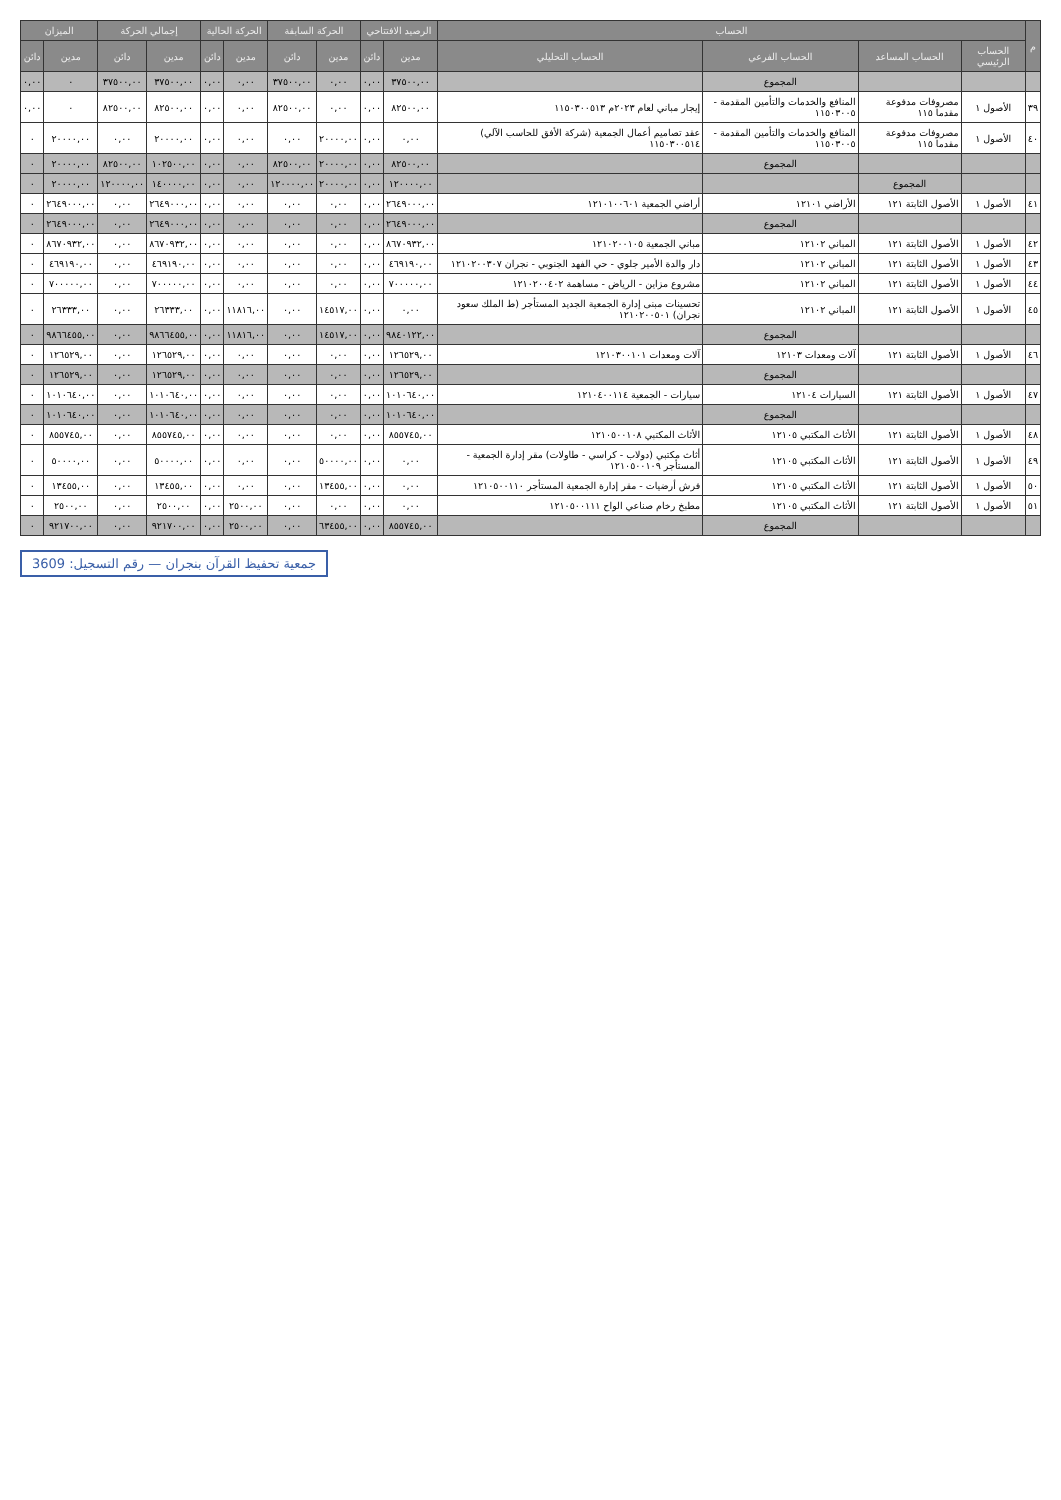| م | الحساب | | | | الرصيد الافتتاحي | | الحركة السابقة | | الحركة الحالية | | إجمالي الحركة | | الميزان | |
| --- | --- | --- | --- | --- | --- | --- | --- | --- | --- | --- | --- | --- | --- | --- |
| | الحساب الرئيسي | الحساب المساعد | الحساب الفرعي | الحساب التحليلي | مدين | دائن | مدين | دائن | مدين | دائن | مدين | دائن | مدين | دائن |
| | | | المجموع | | ٣٧٥٠٠,٠٠ | ٠,٠٠ | ٠,٠٠ | ٣٧٥٠٠,٠٠ | ٠,٠٠ | ٠,٠٠ | ٣٧٥٠٠,٠٠ | ٣٧٥٠٠,٠٠ | ٠ | ٠,٠٠ |
| ٣٩ | الأصول ١ | مصروفات مدفوعة مقدما ١١٥ | المنافع والخدمات والتأمين المقدمة - ١١٥٠٣٠٠٥ | إيجار مباني لعام ٢٠٢٣م ١١٥٠٣٠٠٥١٣ | ٨٢٥٠٠,٠٠ | ٠,٠٠ | ٠,٠٠ | ٨٢٥٠٠,٠٠ | ٠,٠٠ | ٠,٠٠ | ٨٢٥٠٠,٠٠ | ٨٢٥٠٠,٠٠ | ٠ | ٠,٠٠ |
| ٤٠ | الأصول ١ | مصروفات مدفوعة مقدما ١١٥ | المنافع والخدمات والتأمين المقدمة - ١١٥٠٣٠٠٥ | عقد تصاميم أعمال الجمعية (شركة الأفق للحاسب الآلي) ١١٥٠٣٠٠٥١٤ | ٠,٠٠ | ٠,٠٠ | ٢٠٠٠٠,٠٠ | ٠,٠٠ | ٠,٠٠ | ٠,٠٠ | ٢٠٠٠٠,٠٠ | ٠,٠٠ | ٢٠٠٠٠,٠٠ | ٠ |
| | | | المجموع | | ٨٢٥٠٠,٠٠ | ٠,٠٠ | ٢٠٠٠٠,٠٠ | ٨٢٥٠٠,٠٠ | ٠,٠٠ | ٠,٠٠ | ١٠٢٥٠٠,٠٠ | ٨٢٥٠٠,٠٠ | ٢٠٠٠٠,٠٠ | ٠ |
| | | المجموع | | | ١٢٠٠٠٠,٠٠ | ٠,٠٠ | ٢٠٠٠٠,٠٠ | ١٢٠٠٠٠,٠٠ | ٠,٠٠ | ٠,٠٠ | ١٤٠٠٠٠,٠٠ | ١٢٠٠٠٠,٠٠ | ٢٠٠٠٠,٠٠ | ٠ |
| ٤١ | الأصول ١ | الأصول الثابتة ١٢١ | الأراضي ١٢١٠١ | أراضي الجمعية ١٢١٠١٠٠٦٠١ | ٢٦٤٩٠٠٠,٠٠ | ٠,٠٠ | ٠,٠٠ | ٠,٠٠ | ٠,٠٠ | ٠,٠٠ | ٢٦٤٩٠٠٠,٠٠ | ٠,٠٠ | ٢٦٤٩٠٠٠,٠٠ | ٠ |
| | | | المجموع | | ٢٦٤٩٠٠٠,٠٠ | ٠,٠٠ | ٠,٠٠ | ٠,٠٠ | ٠,٠٠ | ٠,٠٠ | ٢٦٤٩٠٠٠,٠٠ | ٠,٠٠ | ٢٦٤٩٠٠٠,٠٠ | ٠ |
| ٤٢ | الأصول ١ | الأصول الثابتة ١٢١ | المباني ١٢١٠٢ | مباني الجمعية ١٢١٠٢٠٠١٠٥ | ٨٦٧٠٩٣٢,٠٠ | ٠,٠٠ | ٠,٠٠ | ٠,٠٠ | ٠,٠٠ | ٠,٠٠ | ٨٦٧٠٩٣٢,٠٠ | ٠,٠٠ | ٨٦٧٠٩٣٢,٠٠ | ٠ |
| ٤٣ | الأصول ١ | الأصول الثابتة ١٢١ | المباني ١٢١٠٢ | دار والدة الأمير جلوي - حي الفهد الجنوبي - نجران ١٢١٠٢٠٠٣٠٧ | ٤٦٩١٩٠,٠٠ | ٠,٠٠ | ٠,٠٠ | ٠,٠٠ | ٠,٠٠ | ٠,٠٠ | ٤٦٩١٩٠,٠٠ | ٠,٠٠ | ٤٦٩١٩٠,٠٠ | ٠ |
| ٤٤ | الأصول ١ | الأصول الثابتة ١٢١ | المباني ١٢١٠٢ | مشروع مزاين - الرياض - مساهمة ١٢١٠٢٠٠٤٠٢ | ٧٠٠٠٠٠,٠٠ | ٠,٠٠ | ٠,٠٠ | ٠,٠٠ | ٠,٠٠ | ٠,٠٠ | ٧٠٠٠٠٠,٠٠ | ٠,٠٠ | ٧٠٠٠٠٠,٠٠ | ٠ |
| ٤٥ | الأصول ١ | الأصول الثابتة ١٢١ | المباني ١٢١٠٢ | تحسينات مبنى إدارة الجمعية الجديد المستأجر (ط الملك سعود نجران) ١٢١٠٢٠٠٥٠١ | ٠,٠٠ | ٠,٠٠ | ١٤٥١٧,٠٠ | ٠,٠٠ | ١١٨١٦,٠٠ | ٠,٠٠ | ٢٦٣٣٣,٠٠ | ٠,٠٠ | ٢٦٣٣٣,٠٠ | ٠ |
| | | | المجموع | | ٩٨٤٠١٢٢,٠٠ | ٠,٠٠ | ١٤٥١٧,٠٠ | ٠,٠٠ | ١١٨١٦,٠٠ | ٠,٠٠ | ٩٨٦٦٤٥٥,٠٠ | ٠,٠٠ | ٩٨٦٦٤٥٥,٠٠ | ٠ |
| ٤٦ | الأصول ١ | الأصول الثابتة ١٢١ | آلات ومعدات ١٢١٠٣ | آلات ومعدات ١٢١٠٣٠٠١٠١ | ١٢٦٥٢٩,٠٠ | ٠,٠٠ | ٠,٠٠ | ٠,٠٠ | ٠,٠٠ | ٠,٠٠ | ١٢٦٥٢٩,٠٠ | ٠,٠٠ | ١٢٦٥٢٩,٠٠ | ٠ |
| | | | المجموع | | ١٢٦٥٢٩,٠٠ | ٠,٠٠ | ٠,٠٠ | ٠,٠٠ | ٠,٠٠ | ٠,٠٠ | ١٢٦٥٢٩,٠٠ | ٠,٠٠ | ١٢٦٥٢٩,٠٠ | ٠ |
| ٤٧ | الأصول ١ | الأصول الثابتة ١٢١ | السيارات ١٢١٠٤ | سيارات - الجمعية ١٢١٠٤٠٠١١٤ | ١٠١٠٦٤٠,٠٠ | ٠,٠٠ | ٠,٠٠ | ٠,٠٠ | ٠,٠٠ | ٠,٠٠ | ١٠١٠٦٤٠,٠٠ | ٠,٠٠ | ١٠١٠٦٤٠,٠٠ | ٠ |
| | | | المجموع | | ١٠١٠٦٤٠,٠٠ | ٠,٠٠ | ٠,٠٠ | ٠,٠٠ | ٠,٠٠ | ٠,٠٠ | ١٠١٠٦٤٠,٠٠ | ٠,٠٠ | ١٠١٠٦٤٠,٠٠ | ٠ |
| ٤٨ | الأصول ١ | الأصول الثابتة ١٢١ | الأثاث المكتبي ١٢١٠٥ | الأثاث المكتبي ١٢١٠٥٠٠١٠٨ | ٨٥٥٧٤٥,٠٠ | ٠,٠٠ | ٠,٠٠ | ٠,٠٠ | ٠,٠٠ | ٠,٠٠ | ٨٥٥٧٤٥,٠٠ | ٠,٠٠ | ٨٥٥٧٤٥,٠٠ | ٠ |
| ٤٩ | الأصول ١ | الأصول الثابتة ١٢١ | الأثاث المكتبي ١٢١٠٥ | أثاث مكتبي (دولاب - كراسي - طاولات) مقر إدارة الجمعية - المستأجر ١٢١٠٥٠٠١٠٩ | ٠,٠٠ | ٠,٠٠ | ٥٠٠٠٠,٠٠ | ٠,٠٠ | ٠,٠٠ | ٠,٠٠ | ٥٠٠٠٠,٠٠ | ٠,٠٠ | ٥٠٠٠٠,٠٠ | ٠ |
| ٥٠ | الأصول ١ | الأصول الثابتة ١٢١ | الأثاث المكتبي ١٢١٠٥ | فرش أرضيات - مقر إدارة الجمعية المستأجر ١٢١٠٥٠٠١١٠ | ٠,٠٠ | ٠,٠٠ | ١٣٤٥٥,٠٠ | ٠,٠٠ | ٠,٠٠ | ٠,٠٠ | ١٣٤٥٥,٠٠ | ٠,٠٠ | ١٣٤٥٥,٠٠ | ٠ |
| ٥١ | الأصول ١ | الأصول الثابتة ١٢١ | الأثاث المكتبي ١٢١٠٥ | مطبخ رخام صناعي الواح ١٢١٠٥٠٠١١١ | ٠,٠٠ | ٠,٠٠ | ٠,٠٠ | ٠,٠٠ | ٢٥٠٠,٠٠ | ٠,٠٠ | ٢٥٠٠,٠٠ | ٠,٠٠ | ٢٥٠٠,٠٠ | ٠ |
| | | | المجموع | | ٨٥٥٧٤٥,٠٠ | ٠,٠٠ | ٦٣٤٥٥,٠٠ | ٠,٠٠ | ٢٥٠٠,٠٠ | ٠,٠٠ | ٩٢١٧٠٠,٠٠ | ٠,٠٠ | ٩٢١٧٠٠,٠٠ | ٠ |
جمعية تحفيظ القرآن بنجران — رقم التسجيل: 3609